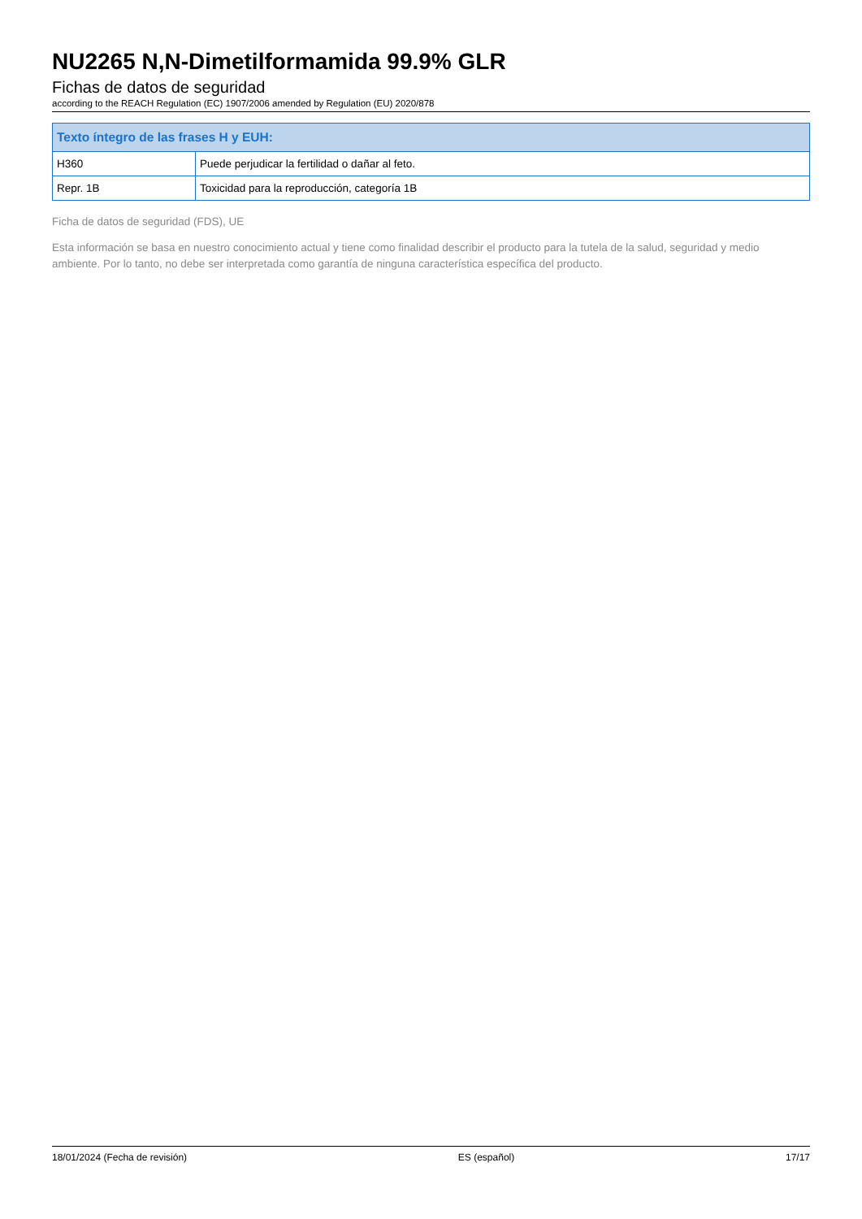NU2265 N,N-Dimetilformamida 99.9% GLR
Fichas de datos de seguridad
according to the REACH Regulation (EC) 1907/2006 amended by Regulation (EU) 2020/878
| Texto íntegro de las frases H y EUH: | |
| --- | --- |
| H360 | Puede perjudicar la fertilidad o dañar al feto. |
| Repr. 1B | Toxicidad para la reproducción, categoría 1B |
Ficha de datos de seguridad (FDS), UE
Esta información se basa en nuestro conocimiento actual y tiene como finalidad describir el producto para la tutela de la salud, seguridad y medio ambiente. Por lo tanto, no debe ser interpretada como garantía de ninguna característica específica del producto.
18/01/2024 (Fecha de revisión) ES (español) 17/17